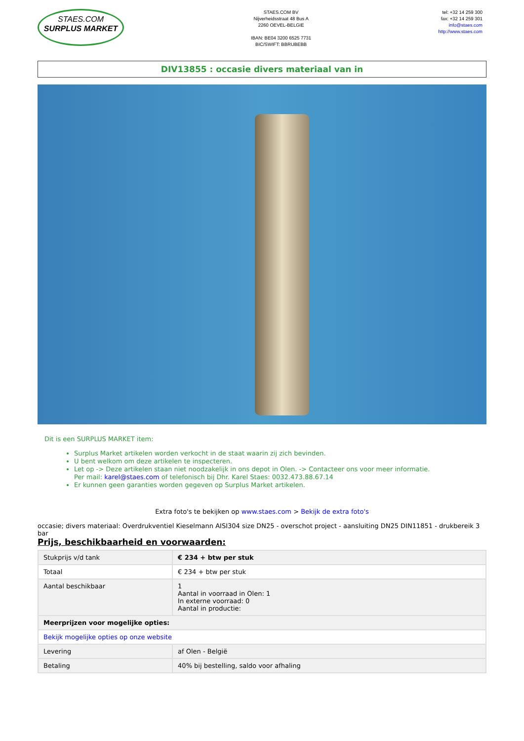STAES.COM
SURPLUS MARKET
STAES.COM BV
Nijverheidsstraat 48 Bus A
2260 OEVEL-BELGIE
IBAN: BE04 3200 6525 7731
BIC/SWIFT: BBRUBEBB
tel: +32 14 259 300
fax: +32 14 259 301
info@staes.com
http://www.staes.com
DIV13855 : occasie divers materiaal van in
Dit is een SURPLUS MARKET item:
Surplus Market artikelen worden verkocht in de staat waarin zij zich bevinden.
U bent welkom om deze artikelen te inspecteren.
Let op -> Deze artikelen staan niet noodzakelijk in ons depot in Olen. -> Contacteer ons voor meer informatie.
Per mail: karel@staes.com of telefonisch bij Dhr. Karel Staes: 0032.473.88.67.14
Er kunnen geen garanties worden gegeven op Surplus Market artikelen.
Extra foto's te bekijken op www.staes.com > Bekijk de extra foto's
occasie; divers materiaal: Overdrukventiel Kieselmann AISI304 size DN25 - overschot project - aansluiting DN25 DIN11851 - drukbereik 3 bar
Prijs, beschikbaarheid en voorwaarden:
| Stukprijs v/d tank | € 234 + btw per stuk |
| Totaal | € 234 + btw per stuk |
| Aantal beschikbaar | 1 Aantal in voorraad in Olen: 1 In externe voorraad: 0 Aantal in productie: |
| Meerprijzen voor mogelijke opties: | |
| Bekijk mogelijke opties op onze website | |
| Levering | af Olen - België |
| Betaling | 40% bij bestelling, saldo voor afhaling |